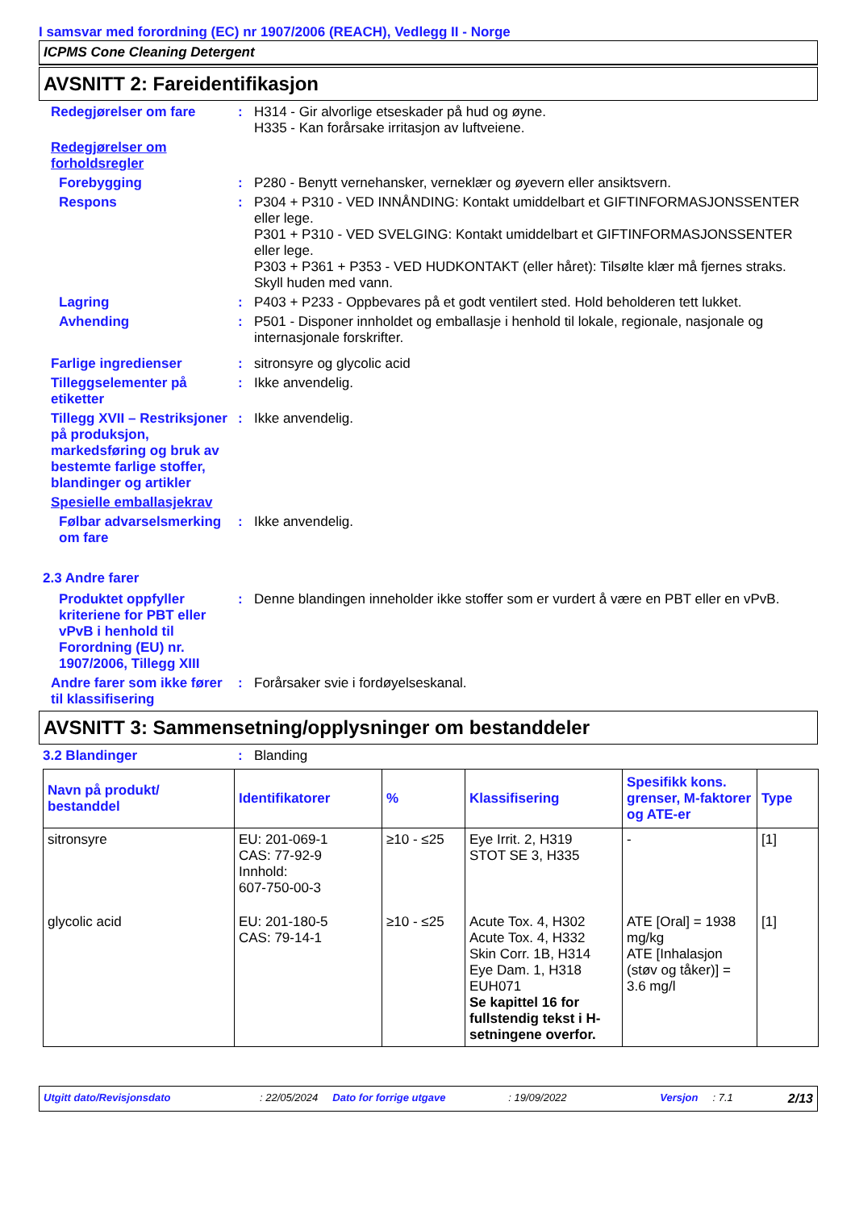I samsvar med forordning (EC) nr 1907/2006 (REACH), Vedlegg II - Norge
ICPMS Cone Cleaning Detergent
AVSNITT 2: Fareidentifikasjon
Redegjørelser om fare : H314 - Gir alvorlige etseskader på hud og øyne.
H335 - Kan forårsake irritasjon av luftveiene.
Redegjørelser om forholdsregler
Forebygging : P280 - Benytt vernehansker, verneklær og øyevern eller ansiktsvern.
Respons : P304 + P310 - VED INNÅNDING: Kontakt umiddelbart et GIFTINFORMASJONSSENTER eller lege.
P301 + P310 - VED SVELGING: Kontakt umiddelbart et GIFTINFORMASJONSSENTER eller lege.
P303 + P361 + P353 - VED HUDKONTAKT (eller håret): Tilsølte klær må fjernes straks. Skyll huden med vann.
Lagring : P403 + P233 - Oppbevares på et godt ventilert sted. Hold beholderen tett lukket.
Avhending : P501 - Disponer innholdet og emballasje i henhold til lokale, regionale, nasjonale og internasjonale forskrifter.
Farlige ingredienser : sitronsyre og glycolic acid
Tilleggselementer på etiketter
: Ikke anvendelig.
Tillegg XVII – Restriksjoner på produksjon, markedsføring og bruk av bestemte farlige stoffer, blandinger og artikler
: Ikke anvendelig.
Spesielle emballasjekrav
Følbar advarselsmerking om fare
: Ikke anvendelig.
2.3 Andre farer
Produktet oppfyller kriteriene for PBT eller vPvB i henhold til Forordning (EU) nr. 1907/2006, Tillegg XIII
: Denne blandingen inneholder ikke stoffer som er vurdert å være en PBT eller en vPvB.
Andre farer som ikke fører til klassifisering
: Forårsaker svie i fordøyelseskanal.
AVSNITT 3: Sammensetning/opplysninger om bestanddeler
3.2 Blandinger : Blanding
| Navn på produkt/ bestanddel | Identifikatorer | % | Klassifisering | Spesifikk kons. grenser, M-faktorer og ATE-er | Type |
| --- | --- | --- | --- | --- | --- |
| sitronsyre | EU: 201-069-1 CAS: 77-92-9 Innhold: 607-750-00-3 | ≥10 - ≤25 | Eye Irrit. 2, H319 STOT SE 3, H335 | - | [1] |
| glycolic acid | EU: 201-180-5 CAS: 79-14-1 | ≥10 - ≤25 | Acute Tox. 4, H302 Acute Tox. 4, H332 Skin Corr. 1B, H314 Eye Dam. 1, H318 EUH071 Se kapittel 16 for fullstendig tekst i H-setningene overfor. | ATE [Oral] = 1938 mg/kg ATE [Inhalasjon (støv og tåker)] = 3.6 mg/l | [1] |
Utgitt dato/Revisjonsdato: 22/05/2024 Dato for forrige utgave: 19/09/2022 Versjon: 7.1 2/13